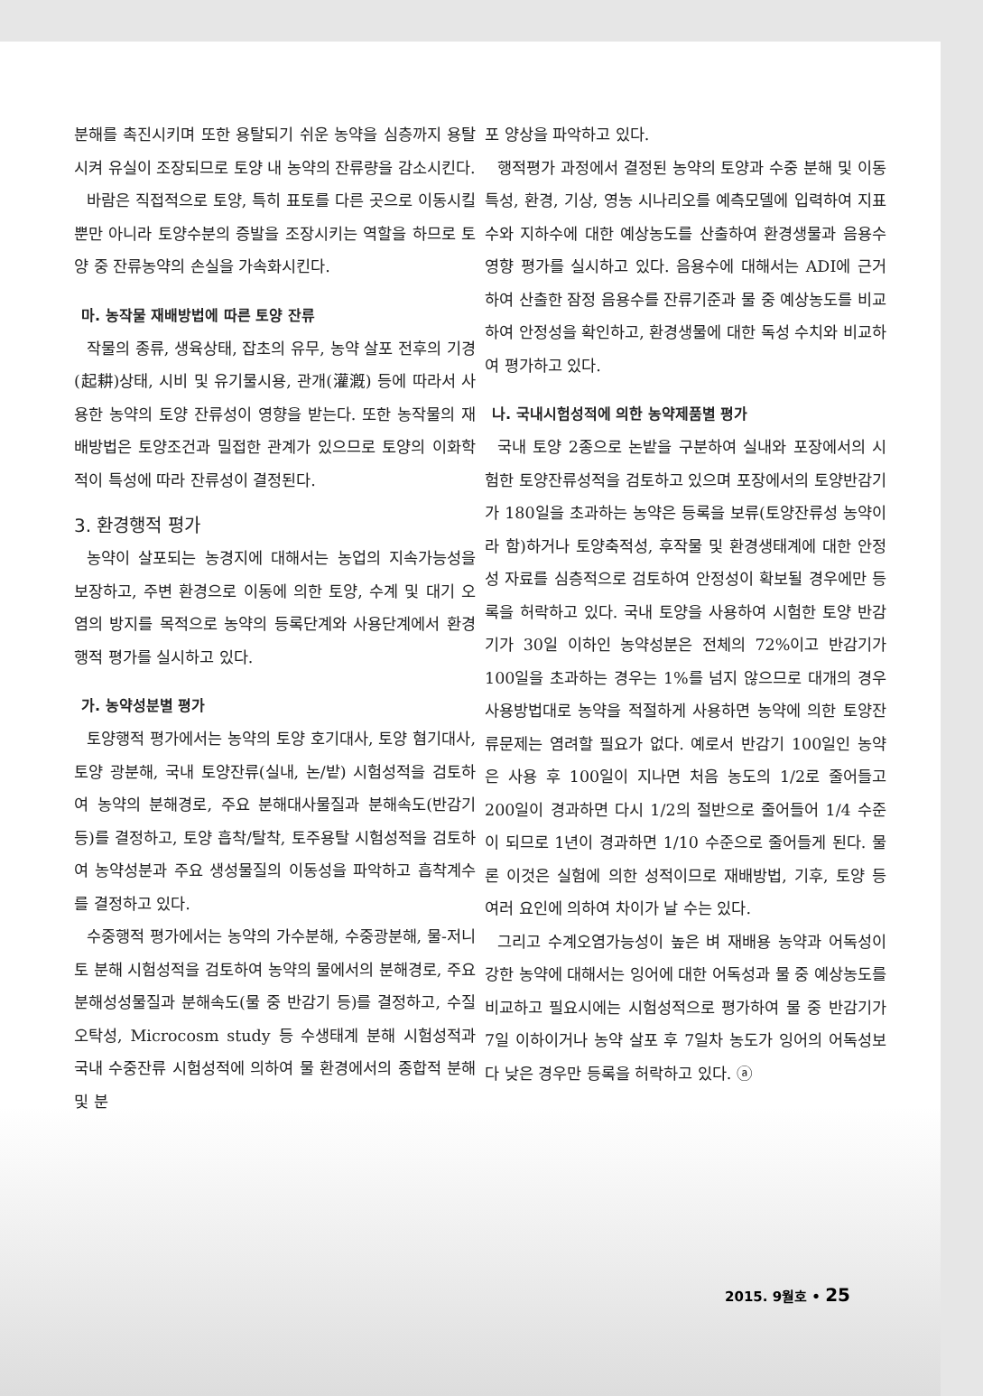분해를 촉진시키며 또한 용탈되기 쉬운 농약을 심층까지 용탈시켜 유실이 조장되므로 토양 내 농약의 잔류량을 감소시킨다.
바람은 직접적으로 토양, 특히 표토를 다른 곳으로 이동시킬 뿐만 아니라 토양수분의 증발을 조장시키는 역할을 하므로 토양 중 잔류농약의 손실을 가속화시킨다.
마. 농작물 재배방법에 따른 토양 잔류
작물의 종류, 생육상태, 잡초의 유무, 농약 살포 전후의 기경(起耕)상태, 시비 및 유기물시용, 관개(灌漑) 등에 따라서 사용한 농약의 토양 잔류성이 영향을 받는다. 또한 농작물의 재배방법은 토양조건과 밀접한 관계가 있으므로 토양의 이화학적이 특성에 따라 잔류성이 결정된다.
3. 환경행적 평가
농약이 살포되는 농경지에 대해서는 농업의 지속가능성을 보장하고, 주변 환경으로 이동에 의한 토양, 수계 및 대기 오염의 방지를 목적으로 농약의 등록단계와 사용단계에서 환경행적 평가를 실시하고 있다.
가. 농약성분별 평가
토양행적 평가에서는 농약의 토양 호기대사, 토양 혐기대사, 토양 광분해, 국내 토양잔류(실내, 논/밭) 시험성적을 검토하여 농약의 분해경로, 주요 분해대사물질과 분해속도(반감기 등)를 결정하고, 토양 흡착/탈착, 토주용탈 시험성적을 검토하여 농약성분과 주요 생성물질의 이동성을 파악하고 흡착계수를 결정하고 있다.
수중행적 평가에서는 농약의 가수분해, 수중광분해, 물-저니토 분해 시험성적을 검토하여 농약의 물에서의 분해경로, 주요 분해성성물질과 분해속도(물 중 반감기 등)를 결정하고, 수질오탁성, Microcosm study 등 수생태계 분해 시험성적과 국내 수중잔류 시험성적에 의하여 물 환경에서의 종합적 분해 및 분
포 양상을 파악하고 있다.
행적평가 과정에서 결정된 농약의 토양과 수중 분해 및 이동특성, 환경, 기상, 영농 시나리오를 예측모델에 입력하여 지표수와 지하수에 대한 예상농도를 산출하여 환경생물과 음용수 영향 평가를 실시하고 있다. 음용수에 대해서는 ADI에 근거하여 산출한 잠정 음용수를 잔류기준과 물 중 예상농도를 비교하여 안정성을 확인하고, 환경생물에 대한 독성 수치와 비교하여 평가하고 있다.
나. 국내시험성적에 의한 농약제품별 평가
국내 토양 2종으로 논밭을 구분하여 실내와 포장에서의 시험한 토양잔류성적을 검토하고 있으며 포장에서의 토양반감기가 180일을 초과하는 농약은 등록을 보류(토양잔류성 농약이라 함)하거나 토양축적성, 후작물 및 환경생태계에 대한 안정성 자료를 심층적으로 검토하여 안정성이 확보될 경우에만 등록을 허락하고 있다. 국내 토양을 사용하여 시험한 토양 반감기가 30일 이하인 농약성분은 전체의 72%이고 반감기가 100일을 초과하는 경우는 1%를 넘지 않으므로 대개의 경우 사용방법대로 농약을 적절하게 사용하면 농약에 의한 토양잔류문제는 염려할 필요가 없다. 예로서 반감기 100일인 농약은 사용 후 100일이 지나면 처음 농도의 1/2로 줄어들고 200일이 경과하면 다시 1/2의 절반으로 줄어들어 1/4 수준이 되므로 1년이 경과하면 1/10 수준으로 줄어들게 된다. 물론 이것은 실험에 의한 성적이므로 재배방법, 기후, 토양 등 여러 요인에 의하여 차이가 날 수는 있다.
그리고 수계오염가능성이 높은 벼 재배용 농약과 어독성이 강한 농약에 대해서는 잉어에 대한 어독성과 물 중 예상농도를 비교하고 필요시에는 시험성적으로 평가하여 물 중 반감기가 7일 이하이거나 농약 살포 후 7일차 농도가 잉어의 어독성보다 낮은 경우만 등록을 허락하고 있다. ⓐ
2015. 9월호 • 25